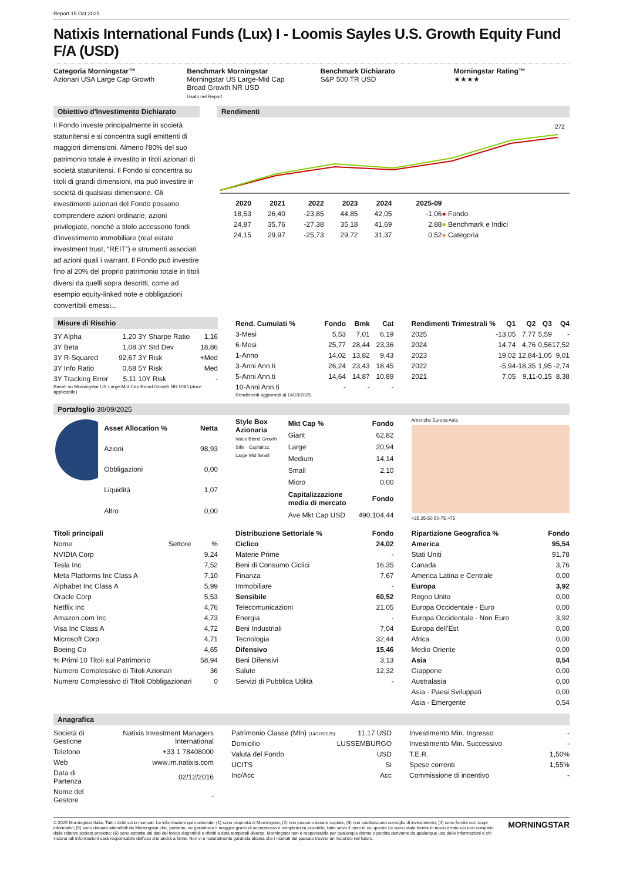Report 15 Oct 2025
Natixis International Funds (Lux) I - Loomis Sayles U.S. Growth Equity Fund F/A (USD)
Categoria Morningstar™
Azionari USA Large Cap Growth
Benchmark Morningstar
Morningstar US Large-Mid Cap Broad Growth NR USD
Usato nel Report
Benchmark Dichiarato
S&P 500 TR USD
Morningstar Rating™
★★★★
Obiettivo d'Investimento Dichiarato
Il Fondo investe principalmente in società statunitensi e si concentra sugli emittenti di maggiori dimensioni. Almeno l'80% del suo patrimonio totale è investito in titoli azionari di società statunitensi. Il Fondo si concentra su titoli di grandi dimensioni, ma può investire in società di qualsiasi dimensione. Gli investimenti azionari del Fondo possono comprendere azioni ordinarie, azioni privilegiate, nonché a titolo accessorio fondi d'investimento immobiliare (real estate investment trust, “REIT”) e strumenti associati ad azioni quali i warrant. Il Fondo può investire fino al 20% del proprio patrimonio totale in titoli diversi da quelli sopra descritti, come ad esempio equity-linked note e obbligazioni convertibili emessi...
Rendimenti
272
| | 2020 | 2021 | 2022 | 2023 | 2024 | 2025-09 | |
| --- | --- | --- | --- | --- | --- | --- | --- |
| | 18,53 | 26,40 | -23,85 | 44,85 | 42,05 | -1,06 | ● Fondo |
| | 24,87 | 35,76 | -27,38 | 35,18 | 41,69 | 2,88 | ● Benchmark e Indici |
| | 24,15 | 29,97 | -25,73 | 29,72 | 31,37 | 0,52 | ● Categoria |
Misure di Rischio
| 3Y Alpha | 1,20 | 3Y Sharpe Ratio | 1,16 |
| 3Y Beta | 1,08 | 3Y Std Dev | 18,86 |
| 3Y R-Squared | 92,67 | 3Y Risk | +Med |
| 3Y Info Ratio | 0,68 | 5Y Risk | Med |
| 3Y Tracking Error | 5,11 | 10Y Risk | - |
Basati su Morningstar US Large-Mid Cap Broad Growth NR USD (dove applicabile)
| Rend. Cumulati % | Fondo | Bmk | Cat |
| --- | --- | --- | --- |
| 3-Mesi | 5,53 | 7,01 | 6,19 |
| 6-Mesi | 25,77 | 28,44 | 23,36 |
| 1-Anno | 14,02 | 13,82 | 9,43 |
| 3-Anni Ann.ti | 26,24 | 23,43 | 18,45 |
| 5-Anni Ann.ti | 14,64 | 14,87 | 10,89 |
| 10-Anni Ann.ti | - | - | - |
Rendimenti aggiornati al 14/10/2025
| Rendimenti Trimestrali % | Q1 | Q2 | Q3 | Q4 |
| --- | --- | --- | --- | --- |
| 2025 | -13,05 | 7,77 | 5,59 | - |
| 2024 | 14,74 | 4,76 | 0,56 | 17,52 |
| 2023 | 19,02 | 12,84 | -1,05 | 9,01 |
| 2022 | -5,94 | -18,35 | 1,95 | -2,74 |
| 2021 | 7,05 | 9,11 | -0,15 | 8,38 |
Portafoglio 30/09/2025
| Asset Allocation % | Netta |
| --- | --- |
| Azioni | 98,93 |
| Obbligazioni | 0,00 |
| Liquidità | 1,07 |
| Altro | 0,00 |
Style Box Azionaria
Value Blend Growth
Stile · Capitalizz. Large Mid Small
| Mkt Cap % | Fondo |
| --- | --- |
| Giant | 62,82 |
| Large | 20,94 |
| Medium | 14,14 |
| Small | 2,10 |
| Micro | 0,00 |
| Capitalizzazione media di mercato | Fondo |
| Ave Mkt Cap USD | 490.104,44 |
Americhe Europa Asia
<25 25-50 50-75 >75
| Titoli principali | | |
| --- | --- | --- |
| Nome | Settore | % |
| NVIDIA Corp | | 9,24 |
| Tesla Inc | | 7,52 |
| Meta Platforms Inc Class A | | 7,10 |
| Alphabet Inc Class A | | 5,99 |
| Oracle Corp | | 5,53 |
| Netflix Inc | | 4,76 |
| Amazon.com Inc | | 4,73 |
| Visa Inc Class A | | 4,72 |
| Microsoft Corp | | 4,71 |
| Boeing Co | | 4,65 |
| % Primi 10 Titoli sul Patrimonio | | 58,94 |
| Numero Complessivo di Titoli Azionari | | 36 |
| Numero Complessivo di Titoli Obbligazionari | | 0 |
| Distribuzione Settoriale % | Fondo |
| --- | --- |
| Ciclico | 24,02 |
| Materie Prime | - |
| Beni di Consumo Ciclici | 16,35 |
| Finanza | 7,67 |
| Immobiliare | - |
| Sensibile | 60,52 |
| Telecomunicazioni | 21,05 |
| Energia | - |
| Beni Industriali | 7,04 |
| Tecnologia | 32,44 |
| Difensivo | 15,46 |
| Beni Difensivi | 3,13 |
| Salute | 12,32 |
| Servizi di Pubblica Utilità | - |
| Ripartizione Geografica % | Fondo |
| --- | --- |
| America | 95,54 |
| Stati Uniti | 91,78 |
| Canada | 3,76 |
| America Latina e Centrale | 0,00 |
| Europa | 3,92 |
| Regno Unito | 0,00 |
| Europa Occidentale - Euro | 0,00 |
| Europa Occidentale - Non Euro | 3,92 |
| Europa dell'Est | 0,00 |
| Africa | 0,00 |
| Medio Oriente | 0,00 |
| Asia | 0,54 |
| Giappone | 0,00 |
| Australasia | 0,00 |
| Asia - Paesi Sviluppati | 0,00 |
| Asia - Emergente | 0,54 |
Anagrafica
| Società di Gestione | Natixis Investment Managers International |
| Telefono | +33 1 78408000 |
| Web | www.im.natixis.com |
| Data di Partenza | 02/12/2016 |
| Nome del Gestore | - |
| Patrimonio Classe (Mln) (14/10/2025) | 11,17 USD |
| Domicilio | LUSSEMBURGO |
| Valuta del Fondo | USD |
| UCITS | Si |
| Inc/Acc | Acc |
| Investimento Min. Ingresso | - |
| Investimento Min. Successivo | - |
| T.E.R. | 1,50% |
| Spese correnti | 1,55% |
| Commissione di incentivo | - |
© 2025 Morningstar Italia. Tutti i diritti sono riservati. Le informazioni qui contenute: (1) sono proprietà di Morningstar, (2) non possono essere copiate, (3) non costituiscono consiglio di investimento; (4) sono fornite con scopi informativi; (5) sono ritenute attendibili da Morningstar che, pertanto, ne garantisce il maggior grado di accuratezza e completezza possibile, fatto salvo il caso in cui queste Le siano state fornite in modo errato e/o non completo dalle relative società prodotto; (6) sono estratte dai dati del fondo disponibili e riferiti a date temporali diverse. Morningstar non è responsabile per qualunque danno o perdita derivante da qualunque uso delle informazioni e chi visiona tali informazioni sarà responsabile dell'uso che andrà a farne. Non vi è naturalmente garanzia alcuna che i risultati del passato trovino un riscontro nel futuro.
MORNINGSTAR